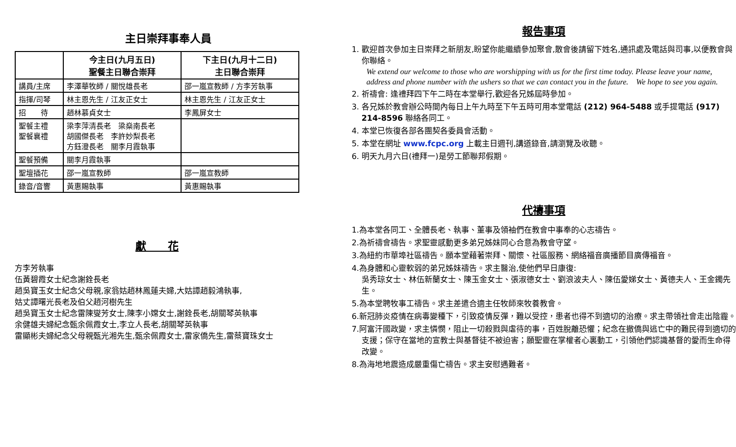主日崇拜事奉人員
| | 今主日(九月五日) 聖餐主日聯合崇拜 | 下主日(九月十二日) 主日聯合崇拜 |
| --- | --- | --- |
| 講員/主席 | 李澤華牧師 / 關悅雄長老 | 邵一嵐宣教師 / 方李芳執事 |
| 指揮/司琴 | 林主恩先生 / 江友正女士 | 林主恩先生 / 江友正女士 |
| 招 待 | 趙林慕貞女士 | 李鳳屏女士 |
| 聖餐主禮 聖餐襄禮 | 梁李萍清長老 梁燊南長老 胡國傑長老 李許妙梨長老 方鈺澄長老 關李月霞執事 | |
| 聖餐預備 | 關李月霞執事 | |
| 聖壇插花 | 邵一嵐宣教師 | 邵一嵐宣教師 |
| 錄音/音響 | 黃惠賜執事 | 黃惠賜執事 |
獻　　花
方李芳執事
伍黃碧霞女士紀念謝銓長老
趙吳寶玉女士紀念父母親,家翁姑趙林鳳蓮夫婦,大姑譚趙毅鴻執事,
姑丈譚曙光長老及伯父趙河樹先生
趙吳寶玉女士紀念雷陳燮芳女士,陳李小嫦女士,謝銓長老,胡關琴英執事
余健雄夫婦紀念甄余佩霞女士,李立人長老,胡關琴英執事
雷顯彬夫婦紀念父母親甄光湘先生,甄余佩霞女士,雷家僑先生,雷蔡寶珠女士
報告事項
1. 歡迎首次參加主日崇拜之新朋友,盼望你能繼續參加聚會,散會後請留下姓名,通訊處及電話與司事,以便教會與你聯絡。
We extend our welcome to those who are worshipping with us for the first time today. Please leave your name, address and phone number with the ushers so that we can contact you in the future.　We hope to see you again.
2. 祈禱會: 逢禮拜四下午二時在本堂舉行,歡迎各兄姊屆時參加。
3. 各兄姊於教會辦公時間內每日上午九時至下午五時可用本堂電話 (212) 964-5488 或手提電話 (917) 214-8596 聯絡各同工。
4. 本堂已恢復各部各團契各委員會活動。
5. 本堂在網址 www.fcpc.org 上載主日週刊,講道錄音,請瀏覽及收聽。
6. 明天九月六日(禮拜一)是勞工節聯邦假期。
代禱事項
1.為本堂各同工、全體長老、執事、董事及領袖們在教會中事奉的心志禱告。
2.為祈禱會禱告。求聖靈感動更多弟兄姊妹同心合意為教會守望。
3.為紐約市華埠社區禱告。願本堂藉著崇拜、關懷、社區服務、網絡福音廣播節目廣傳福音。
4.為身體和心靈軟弱的弟兄姊妹禱告。求主醫治,使他們早日康復:
吳秀琼女士、林伍新蘭女士、陳玉金女士、張淑德女士、劉浪波夫人、陳伍愛娣女士、黃德夫人、王金鐲先生。
5.為本堂聘牧事工禱告。求主差遣合適主任牧師來牧養教會。
6.新冠肺炎疫情在病毒變種下，引致疫情反彈，難以受控，患者也得不到適切的治療。求主帶領社會走出陰霾。
7.阿富汗國政變，求主憐憫，阻止一切殺戮與虐待的事，百姓脫離恐懼；紀念在撤僑與逃亡中的難民得到適切的支援；保守在當地的宣教士與基督徒不被迫害；願聖靈在掌權者心裏動工，引領他們認識基督的愛而生命得改變。
8.為海地地震造成嚴重傷亡禱告。求主安慰遇難者。